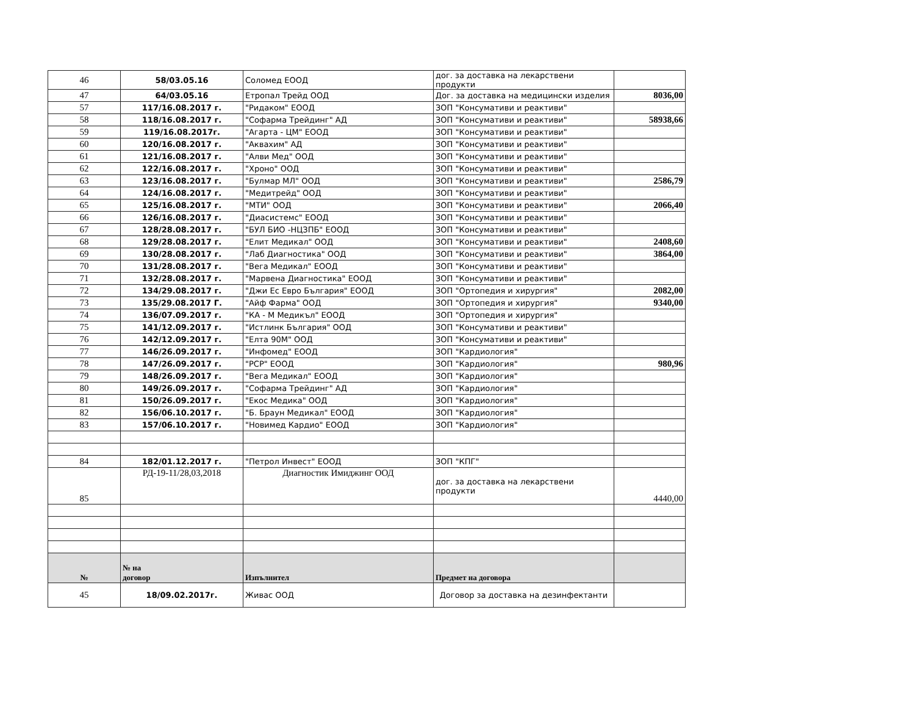| 46 | 58/03.05.16 | Соломед ЕООД | дог. за доставка на лекарствени продукти | |
| 47 | 64/03.05.16 | Етропал Трейд ООД | Дог. за доставка на медицински изделия | 8036,00 |
| 57 | 117/16.08.2017 г. | "Ридаком" ЕООД | ЗОП "Консумативи и реактиви" | |
| 58 | 118/16.08.2017 г. | "Софарма Трейдинг" АД | ЗОП "Консумативи и реактиви" | 58938,66 |
| 59 | 119/16.08.2017г. | "Агарта - ЦМ" ЕООД | ЗОП "Консумативи и реактиви" | |
| 60 | 120/16.08.2017 г. | "Аквахим" АД | ЗОП "Консумативи и реактиви" | |
| 61 | 121/16.08.2017 г. | "Алви Мед" ООД | ЗОП "Консумативи и реактиви" | |
| 62 | 122/16.08.2017 г. | "Хроно" ООД | ЗОП "Консумативи и реактиви" | |
| 63 | 123/16.08.2017 г. | "Булмар МЛ" ООД | ЗОП "Консумативи и реактиви" | 2586,79 |
| 64 | 124/16.08.2017 г. | "Медитрейд" ООД | ЗОП "Консумативи и реактиви" | |
| 65 | 125/16.08.2017 г. | "МТИ" ООД | ЗОП "Консумативи и реактиви" | 2066,40 |
| 66 | 126/16.08.2017 г. | "Диасистемс" ЕООД | ЗОП "Консумативи и реактиви" | |
| 67 | 128/28.08.2017 г. | "БУЛ БИО -НЦЗПБ" ЕООД | ЗОП "Консумативи и реактиви" | |
| 68 | 129/28.08.2017 г. | "Елит Медикал" ООД | ЗОП "Консумативи и реактиви" | 2408,60 |
| 69 | 130/28.08.2017 г. | "Лаб Диагностика" ООД | ЗОП "Консумативи и реактиви" | 3864,00 |
| 70 | 131/28.08.2017 г. | "Вега Медикал" ЕООД | ЗОП "Консумативи и реактиви" | |
| 71 | 132/28.08.2017 г. | "Марвена Диагностика" ЕООД | ЗОП "Консумативи и реактиви" | |
| 72 | 134/29.08.2017 г. | "Джи Ес Евро България" ЕООД | ЗОП "Ортопедия и хирургия" | 2082,00 |
| 73 | 135/29.08.2017 Г. | "Айф Фарма" ООД | ЗОП "Ортопедия и хирургия" | 9340,00 |
| 74 | 136/07.09.2017 г. | "КА - М Медикъл" ЕООД | ЗОП "Ортопедия и хирургия" | |
| 75 | 141/12.09.2017 г. | "Истлинк България" ООД | ЗОП "Консумативи и реактиви" | |
| 76 | 142/12.09.2017 г. | "Елта 90М" ООД | ЗОП "Консумативи и реактиви" | |
| 77 | 146/26.09.2017 г. | "Инфомед" ЕООД | ЗОП "Кардиология" | |
| 78 | 147/26.09.2017 г. | "РСР" ЕООД | ЗОП "Кардиология" | 980,96 |
| 79 | 148/26.09.2017 г. | "Вега Медикал" ЕООД | ЗОП "Кардиология" | |
| 80 | 149/26.09.2017 г. | "Софарма Трейдинг" АД | ЗОП "Кардиология" | |
| 81 | 150/26.09.2017 г. | "Екос Медика" ООД | ЗОП "Кардиология" | |
| 82 | 156/06.10.2017 г. | "Б. Браун Медикал" ЕООД | ЗОП "Кардиология" | |
| 83 | 157/06.10.2017 г. | "Новимед Кардио" ЕООД | ЗОП "Кардиология" | |
| 84 | 182/01.12.2017 г. | "Петрол Инвест" ЕООД | ЗОП "КПГ" | |
| 85 | РД-19-11/28,03,2018 | Диагностик Имиджинг ООД | дог. за доставка на лекарствени продукти | 4440,00 |
| № | № на договор | Изпълнител | Предмет на договора | |
| 45 | 18/09.02.2017г. | Живас ООД | Договор за доставка на дезинфектанти | |